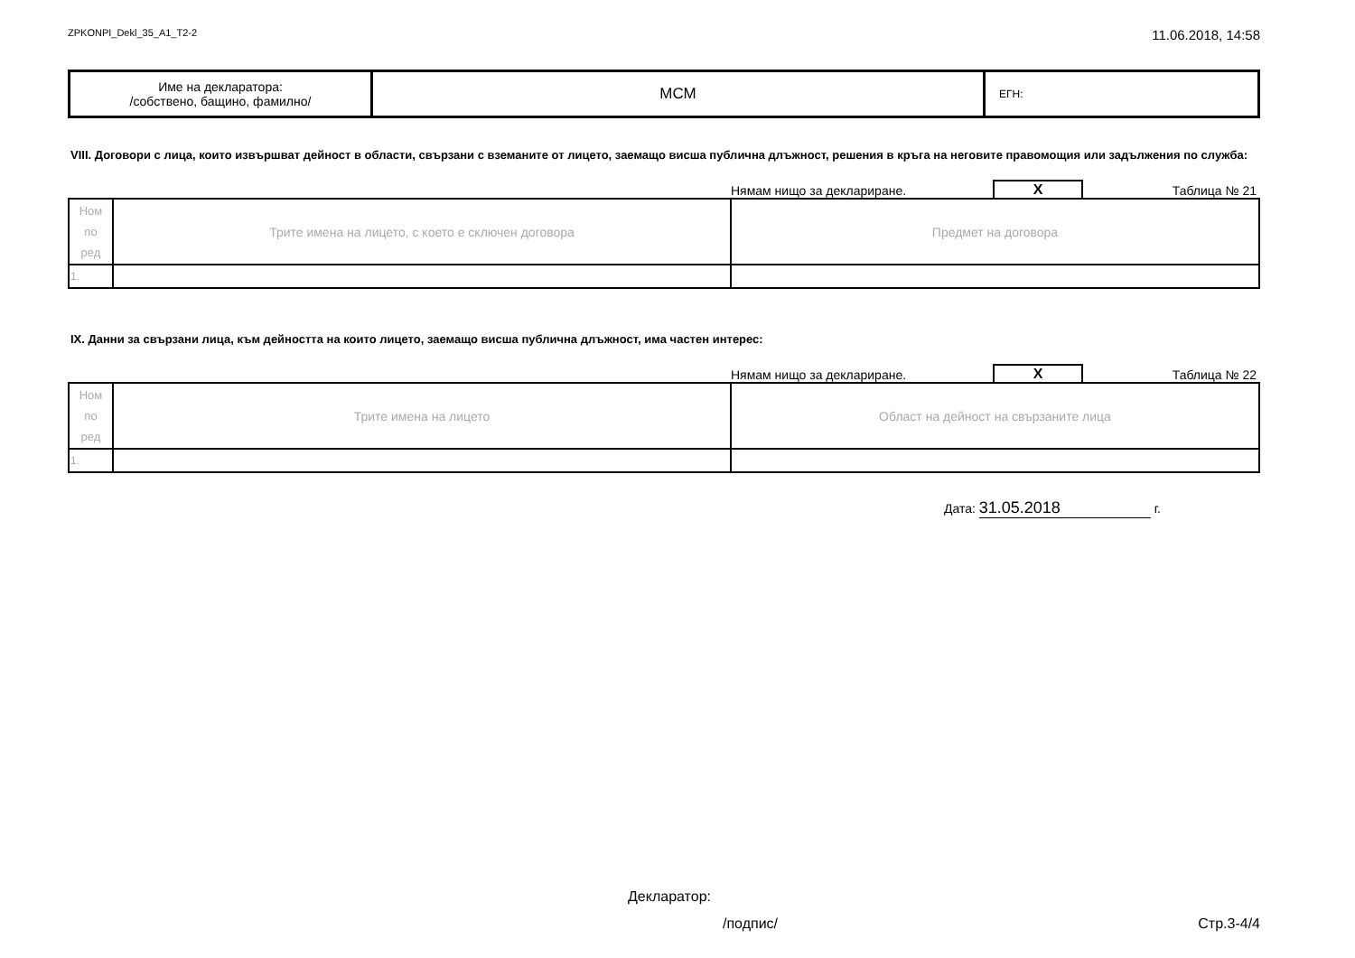ZPKONPI_Dekl_35_A1_T2-2 11.06.2018, 14:58
| Име на декларатора: /собствено, бащино, фамилно/ | МСМ | ЕГН: |
VIII. Договори с лица, които извършват дейност в области, свързани с вземаните от лицето, заемащо висша публична длъжност, решения в кръга на неговите правомощия или задължения по служба:
Нямам нищо за деклариране. X Таблица № 21
| Ном по ред | Трите имена на лицето, с което е сключен договора | Предмет на договора |
| 1. | | |
IX. Данни за свързани лица, към дейността на които лицето, заемащо висша публична длъжност, има частен интерес:
Нямам нищо за деклариране. X Таблица № 22
| Ном по ред | Трите имена на лицето | Област на дейност на свързаните лица |
| 1. | | |
Дата: 31.05.2018 г.
Декларатор:
/подпис/ Стр.3-4/4